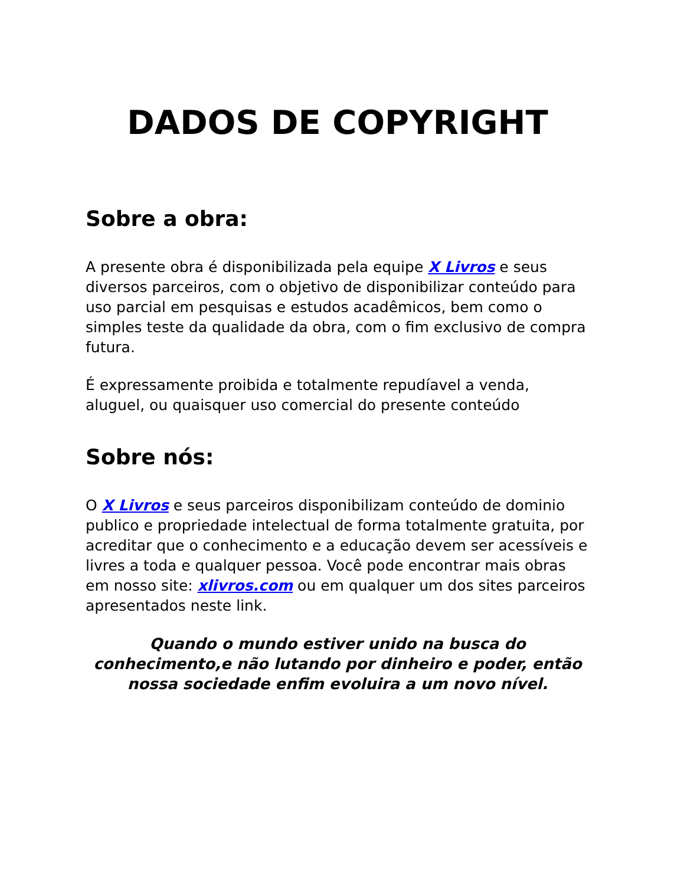DADOS DE COPYRIGHT
Sobre a obra:
A presente obra é disponibilizada pela equipe X Livros e seus diversos parceiros, com o objetivo de disponibilizar conteúdo para uso parcial em pesquisas e estudos acadêmicos, bem como o simples teste da qualidade da obra, com o fim exclusivo de compra futura.
É expressamente proibida e totalmente repudíavel a venda, aluguel, ou quaisquer uso comercial do presente conteúdo
Sobre nós:
O X Livros e seus parceiros disponibilizam conteúdo de dominio publico e propriedade intelectual de forma totalmente gratuita, por acreditar que o conhecimento e a educação devem ser acessíveis e livres a toda e qualquer pessoa. Você pode encontrar mais obras em nosso site: xlivros.com ou em qualquer um dos sites parceiros apresentados neste link.
Quando o mundo estiver unido na busca do conhecimento,e não lutando por dinheiro e poder, então nossa sociedade enfim evoluira a um novo nível.